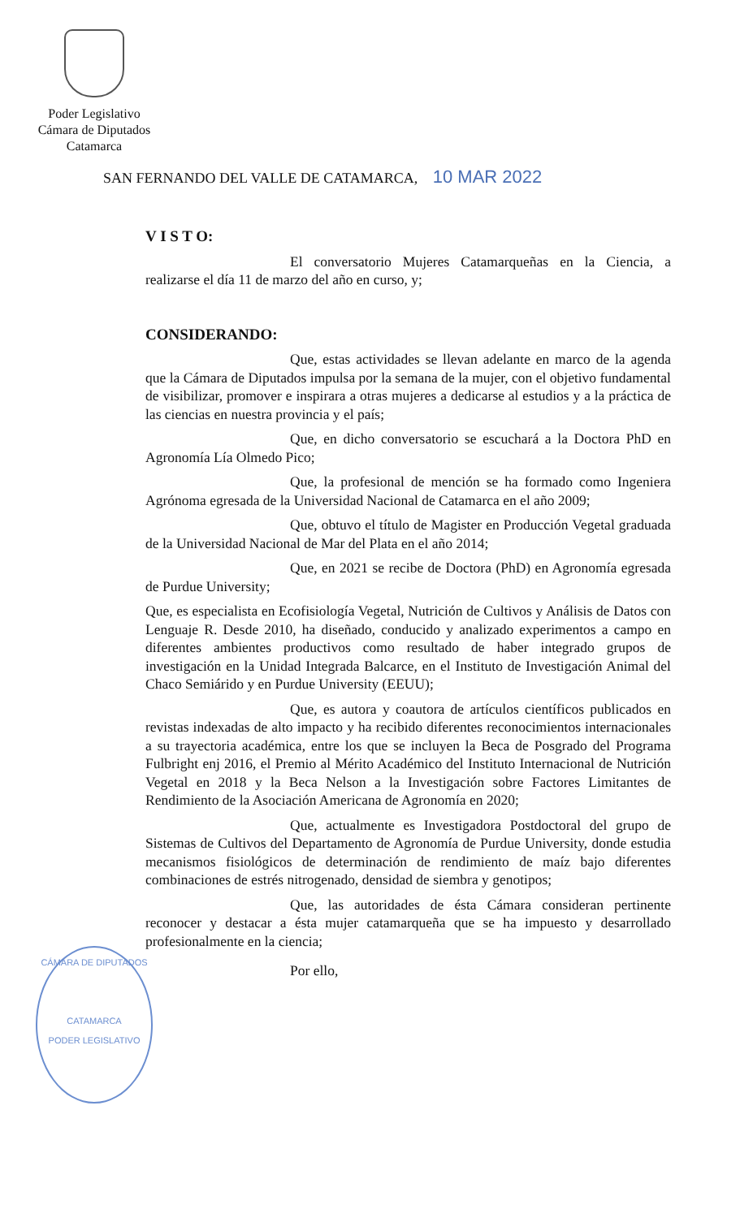Poder Legislativo
Cámara de Diputados
Catamarca
SAN FERNANDO DEL VALLE DE CATAMARCA, 10 MAR 2022
V I S T O:
El conversatorio Mujeres Catamarqueñas en la Ciencia, a realizarse el día 11 de marzo del año en curso, y;
CONSIDERANDO:
Que, estas actividades se llevan adelante en marco de la agenda que la Cámara de Diputados impulsa por la semana de la mujer, con el objetivo fundamental de visibilizar, promover e inspirara a otras mujeres a dedicarse al estudios y a la práctica de las ciencias en nuestra provincia y el país;
Que, en dicho conversatorio se escuchará a la Doctora PhD en Agronomía Lía Olmedo Pico;
Que, la profesional de mención se ha formado como Ingeniera Agrónoma egresada de la Universidad Nacional de Catamarca en el año 2009;
Que, obtuvo el título de Magister en Producción Vegetal graduada de la Universidad Nacional de Mar del Plata en el año 2014;
Que, en 2021 se recibe de Doctora (PhD) en Agronomía egresada de Purdue University;
Que, es especialista en Ecofisiología Vegetal, Nutrición de Cultivos y Análisis de Datos con Lenguaje R. Desde 2010, ha diseñado, conducido y analizado experimentos a campo en diferentes ambientes productivos como resultado de haber integrado grupos de investigación en la Unidad Integrada Balcarce, en el Instituto de Investigación Animal del Chaco Semiárido y en Purdue University (EEUU);
Que, es autora y coautora de artículos científicos publicados en revistas indexadas de alto impacto y ha recibido diferentes reconocimientos internacionales a su trayectoria académica, entre los que se incluyen la Beca de Posgrado del Programa Fulbright enj 2016, el Premio al Mérito Académico del Instituto Internacional de Nutrición Vegetal en 2018 y la Beca Nelson a la Investigación sobre Factores Limitantes de Rendimiento de la Asociación Americana de Agronomía en 2020;
Que, actualmente es Investigadora Postdoctoral del grupo de Sistemas de Cultivos del Departamento de Agronomía de Purdue University, donde estudia mecanismos fisiológicos de determinación de rendimiento de maíz bajo diferentes combinaciones de estrés nitrogenado, densidad de siembra y genotipos;
Que, las autoridades de ésta Cámara consideran pertinente reconocer y destacar a ésta mujer catamarqueña que se ha impuesto y desarrollado profesionalmente en la ciencia;
Por ello,
CÁMARA DE DIPUTADOS
CATAMARCA
PODER LEGISLATIVO